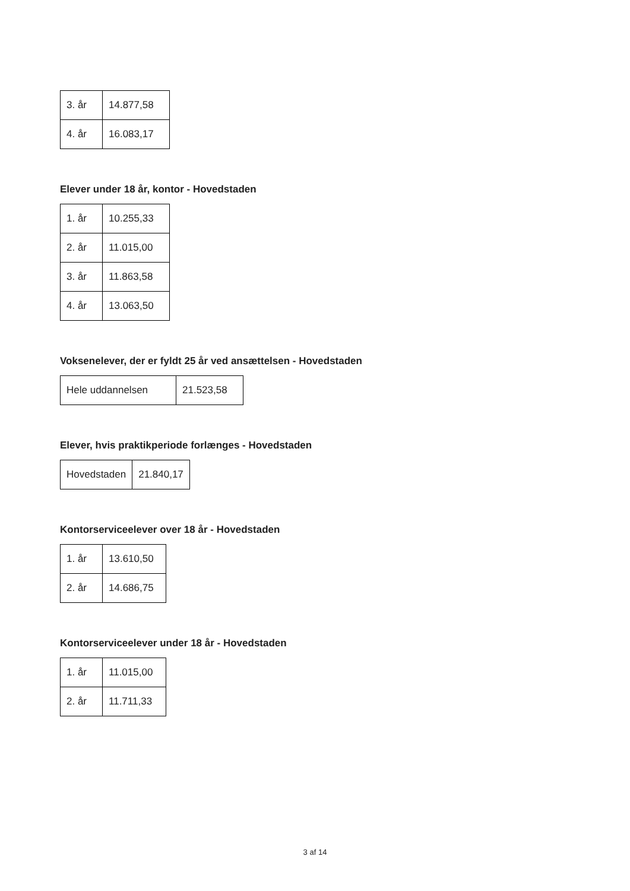| 3. år | 14.877,58 |
| 4. år | 16.083,17 |
Elever under 18 år, kontor - Hovedstaden
| 1. år | 10.255,33 |
| 2. år | 11.015,00 |
| 3. år | 11.863,58 |
| 4. år | 13.063,50 |
Voksenelever, der er fyldt 25 år ved ansættelsen - Hovedstaden
| Hele uddannelsen | 21.523,58 |
Elever, hvis praktikperiode forlænges - Hovedstaden
| Hovedstaden | 21.840,17 |
Kontorserviceelever over 18 år - Hovedstaden
| 1. år | 13.610,50 |
| 2. år | 14.686,75 |
Kontorserviceelever under 18 år - Hovedstaden
| 1. år | 11.015,00 |
| 2. år | 11.711,33 |
3 af 14